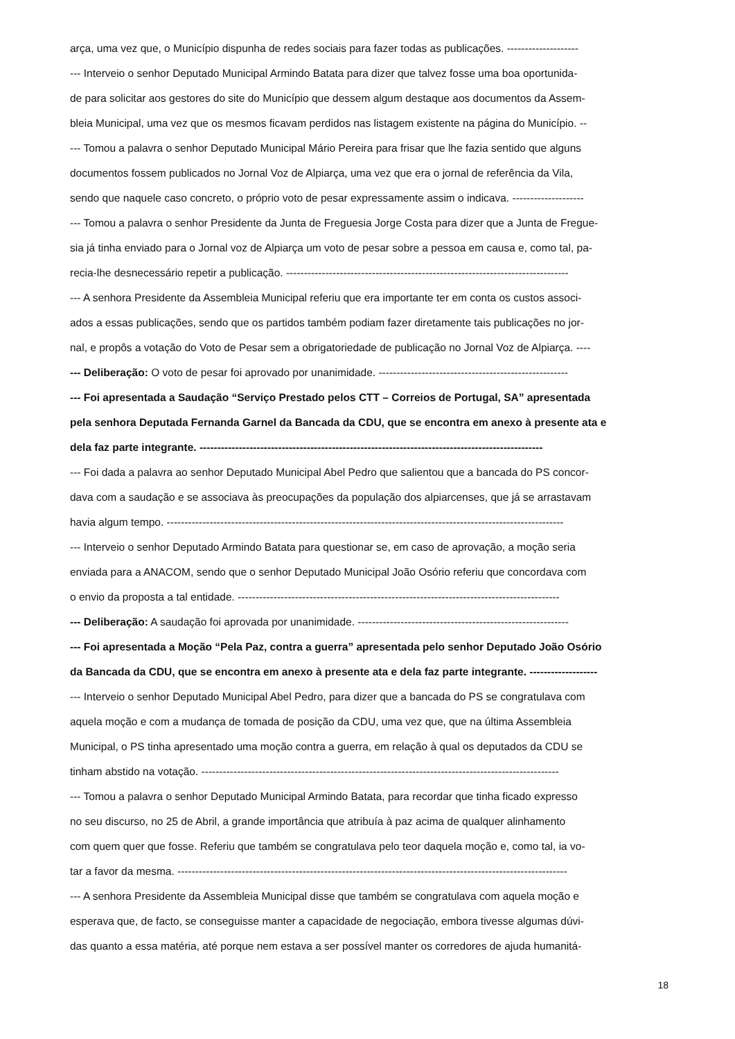arça, uma vez que, o Município dispunha de redes sociais para fazer todas as publicações. --------------------
--- Interveio o senhor Deputado Municipal Armindo Batata para dizer que talvez fosse uma boa oportunida-
de para solicitar aos gestores do site do Município que dessem algum destaque aos documentos da Assem-
bleia Municipal, uma vez que os mesmos ficavam perdidos nas listagem existente na página do Município. --
--- Tomou a palavra o senhor Deputado Municipal Mário Pereira para frisar que lhe fazia sentido que alguns
documentos fossem publicados no Jornal Voz de Alpiarça, uma vez que era o jornal de referência da Vila,
sendo que naquele caso concreto, o próprio voto de pesar expressamente assim o indicava. --------------------
--- Tomou a palavra o senhor Presidente da Junta de Freguesia Jorge Costa para dizer que a Junta de Fregue-
sia já tinha enviado para o Jornal voz de Alpiarça um voto de pesar sobre a pessoa em causa e, como tal, pa-
recia-lhe desnecessário repetir a publicação. -------------------------------------------------------------------------------
--- A senhora Presidente da Assembleia Municipal referiu que era importante ter em conta os custos associ-
ados a essas publicações, sendo que os partidos também podiam fazer diretamente tais publicações no jor-
nal, e propôs a votação do Voto de Pesar sem a obrigatoriedade de publicação no Jornal Voz de Alpiarça. ----
--- Deliberação: O voto de pesar foi aprovado por unanimidade. -----------------------------------------------------
--- Foi apresentada a Saudação “Serviço Prestado pelos CTT – Correios de Portugal, SA” apresentada
pela senhora Deputada Fernanda Garnel da Bancada da CDU, que se encontra em anexo à presente ata e
dela faz parte integrante. ------------------------------------------------------------------------------------------------
--- Foi dada a palavra ao senhor Deputado Municipal Abel Pedro que salientou que a bancada do PS concor-
dava com a saudação e se associava às preocupações da população dos alpiarcenses, que já se arrastavam
havia algum tempo. ---------------------------------------------------------------------------------------------------------------
--- Interveio o senhor Deputado Armindo Batata para questionar se, em caso de aprovação, a moção seria
enviada para a ANACOM, sendo que o senhor Deputado Municipal João Osório referiu que concordava com
o envio da proposta a tal entidade. ------------------------------------------------------------------------------------------
--- Deliberação: A saudação foi aprovada por unanimidade. -----------------------------------------------------------
--- Foi apresentada a Moção “Pela Paz, contra a guerra” apresentada pelo senhor Deputado João Osório
da Bancada da CDU, que se encontra em anexo à presente ata e dela faz parte integrante. -------------------
--- Interveio o senhor Deputado Municipal Abel Pedro, para dizer que a bancada do PS se congratulava com
aquela moção e com a mudança de tomada de posição da CDU, uma vez que, que na última Assembleia
Municipal, o PS tinha apresentado uma moção contra a guerra, em relação à qual os deputados da CDU se
tinham abstido na votação. ----------------------------------------------------------------------------------------------------
--- Tomou a palavra o senhor Deputado Municipal Armindo Batata, para recordar que tinha ficado expresso
no seu discurso, no 25 de Abril, a grande importância que atribuía à paz acima de qualquer alinhamento
com quem quer que fosse. Referiu que também se congratulava pelo teor daquela moção e, como tal, ia vo-
tar a favor da mesma. -------------------------------------------------------------------------------------------------------------
--- A senhora Presidente da Assembleia Municipal disse que também se congratulava com aquela moção e
esperava que, de facto, se conseguisse manter a capacidade de negociação, embora tivesse algumas dúvi-
das quanto a essa matéria, até porque nem estava a ser possível manter os corredores de ajuda humanitá-
18